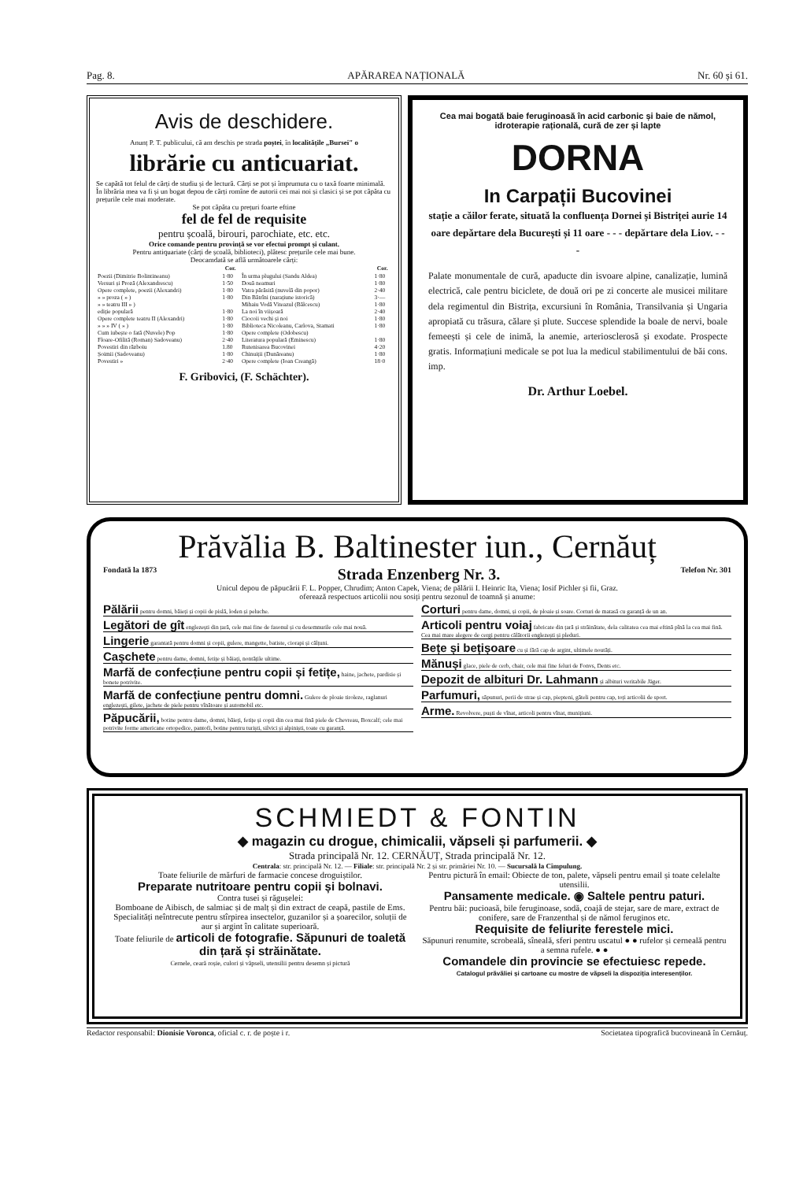Pag. 8. APĂRAREA NAȚIONALĂ Nr. 60 și 61.
Avis de deschidere.
Anunț P. T. publicului, că am deschis pe strada poștei, în localitățile „Bursei" o
librărie cu anticuariat.
Se capătă tot felul de cărți de studiu și de lectură. Cărți se pot și împrumuta cu o taxă foarte minimală. În librăria mea va fi și un bogat depou de cărți romîne de autorii cei mai noi și clasici și se pot căpăta cu prețurile cele mai moderate.
Se pot căpăta cu prețuri foarte eftine
fel de fel de requisite
pentru școală, birouri, parochiate, etc. etc.
Orice comande pentru provință se vor efectui prompt și culant.
Pentru antiquariate (cărți de școală, biblioteci), plătesc prețurile cele mai bune.
Deocamdată se află următoarele cărți:
| | Cor. | | Cor. |
| --- | --- | --- | --- |
| Poezii (Dimitrie Bolintineanu) | 1·80 | În urma plugului (Sandu Aldea) | 1·80 |
| Versuri și Proză (Alexandrescu) | 1·50 | Două neamuri | 1·80 |
| Opere complete, poezii (Alexandri) | 1·80 | Vatra părăsită (nuvelă din popor) | 2·40 |
| » » proza ( » ) | 1·80 | Din Bătrîni (narațiune istorică) | 3·— |
| » » teatru III » ) | | Mihaiu Vodă Viteazul (Bălcescu) | 1·80 |
| ediție populară | 1·80 | La noi în viișoară | 2·40 |
| Opere complete teatru II (Alexandri) | 1·80 | Ciocoii vechi și noi | 1·80 |
| » » » IV ( » ) | 1·80 | Biblioteca Nicoleanu, Carlova, Stamati | 1·80 |
| Cum iubește o fată (Nuvele) Pop | 1·80 | Opere complete (Odobescu) | |
| Floare-Ofilită (Roman) Sadoveanu) | 2·40 | Literatura populară (Eminescu) | 1·80 |
| Povestiri din războiu | 1.80 | Rutenisarea Bucovinei | 4·20 |
| Șoimii (Sadoveanu) | 1·80 | Chinuiții (Dunăreanu) | 1·80 |
| Povestiri » | 2·40 | Opere complete (Ioan Creangă) | 18·0 |
F. Gribovici, (F. Schächter).
Cea mai bogată baie feruginoasă în acid carbonic și baie de nămol, idroterapie rațională, cură de zer și lapte
DORNA
In Carpații Bucovinei
stație a căilor ferate, situată la confluența Dornei și Bistriței aurie 14 oare depărtare dela București și 11 oare - - - depărtare dela Liov. - - -
Palate monumentale de cură, apaducte din isvoare alpine, canalizație, lumină electrică, cale pentru biciclete, de două ori pe zi concerte ale musicei militare dela regimentul din Bistrița, excursiuni în România, Transilvania și Ungaria apropiată cu trăsura, călare și plute. Succese splendide la boale de nervi, boale femeești și cele de inimă, la anemie, arteriosclerosă și exodate. Prospecte gratis. Informațiuni medicale se pot lua la medicul stabilimentului de băi cons. imp.
Dr. Arthur Loebel.
Prăvălia B. Baltinester iun., Cernăuț
Fondată la 1873 Strada Enzenberg Nr. 3. Telefon Nr. 301
Unicul depou de păpucării F. L. Popper, Chrudim; Anton Capek, Viena; de pălării I. Heinric Ita, Viena; Iosif Pichler și fii, Graz.
oferează respectuos articolii nou sosiți pentru sezonul de toamnă și anume:
Pălării pentru domni, băieți și copii de pislă, loden și peluche.
Legători de gît englezești din țară, cele mai fine de fasonul și cu desemnurile cele mai nouă.
Lingerie garantată pentru domni și copii, gulere, mangette, batiste, ciorapi și călțuni.
Cașchete pentru dame, domni, fetițe și băiați, nontățile ultime.
Marfă de confecțiune pentru copii și fetițe, haine, jachete, pardisie și bonete potrivite.
Marfă de confecțiune pentru domni. Gulere de ploaie tiroleze, raglanuri englezești, gilete, jachete de piele pentru vînătoare și automobil etc.
Păpucării, botine pentru dame, domni, băieți, fetițe și copii din cea mai fină piele de Chevreau, Boxcalf; cele mai potrivite forme americane ortopedice, pantofi, botine pentru turiști, silvici și alpiniști, toate cu garanță.
Corturi pentru dame, domni, și copii, de ploaie și soare. Corturi de matasă cu garanță de un an.
Articoli pentru voiaj fabricate din țară și străinătate, dela calitatea cea mai eftină pînă la cea mai fină. Cea mai mare alegere de cergi pentru călătorii englezești și pleduri.
Bețe și bețișoare cu și fără cap de argint, ultimele noutăți.
Mănuși glace, piele de cerb, chair, cele mai fine feluri de Fonvs, Dents etc.
Depozit de albituri Dr. Lahmann și albituri veritabile Jäger.
Parfumuri, săpunuri, perii de strae și cap, piepteni, găteli pentru cap, toți articolii de sport.
Arme. Revolvere, puști de vînat, articoli pentru vînat, munițiuni.
SCHMIEDT & FONTIN
◆ magazin cu drogue, chimicalii, văpseli și parfumerii. ◆
Strada principală Nr. 12. CERNĂUȚ, Strada principală Nr. 12.
Centrala: str. principală Nr. 12. — Filiale: str. principală Nr. 2 și str. primăriei Nr. 10. — Sucursală la Cîmpulung.
Toate feliurile de mărfuri de farmacie concese droguiștilor.
Preparate nutritoare pentru copii și bolnavi.
Contra tusei și răgușelei:
Bomboane de Aibisch, de salmiac și de malț și din extract de ceapă, pastile de Ems.
Specialități neîntrecute pentru stîrpirea insectelor, guzanilor și a șoarecilor, soluții de aur și argint în calitate superioară.
Toate feliurile de articoli de fotografie. Săpunuri de toaletă din țară și străinătate.
Cernele, ceară roșie, culori și văpseli, utensilii pentru desemn și pictură
Pentru pictură în email: Obiecte de ton, palete, văpseli pentru email și toate celelalte utensilii.
Pansamente medicale. ◉ Saltele pentru paturi.
Pentru băi: pucioasă, bile feruginoase, sodă, coajă de stejar, sare de mare, extract de conifere, sare de Franzenthal și de nămol feruginos etc.
Requisite de feliurite ferestele mici.
Săpunuri renumite, scrobeală, sîneală, sferi pentru uscatul ● ● rufelor și cerneală pentru a semna rufele. ● ●
Comandele din provincie se efectuiesc repede.
Catalogul prăvăliei și cartoane cu mostre de văpseli la dispoziția interesenților.
Redactor responsabil: Dionisie Voronca, oficial c. r. de poște i r. Societatea tipografică bucovineană în Cernăuț.